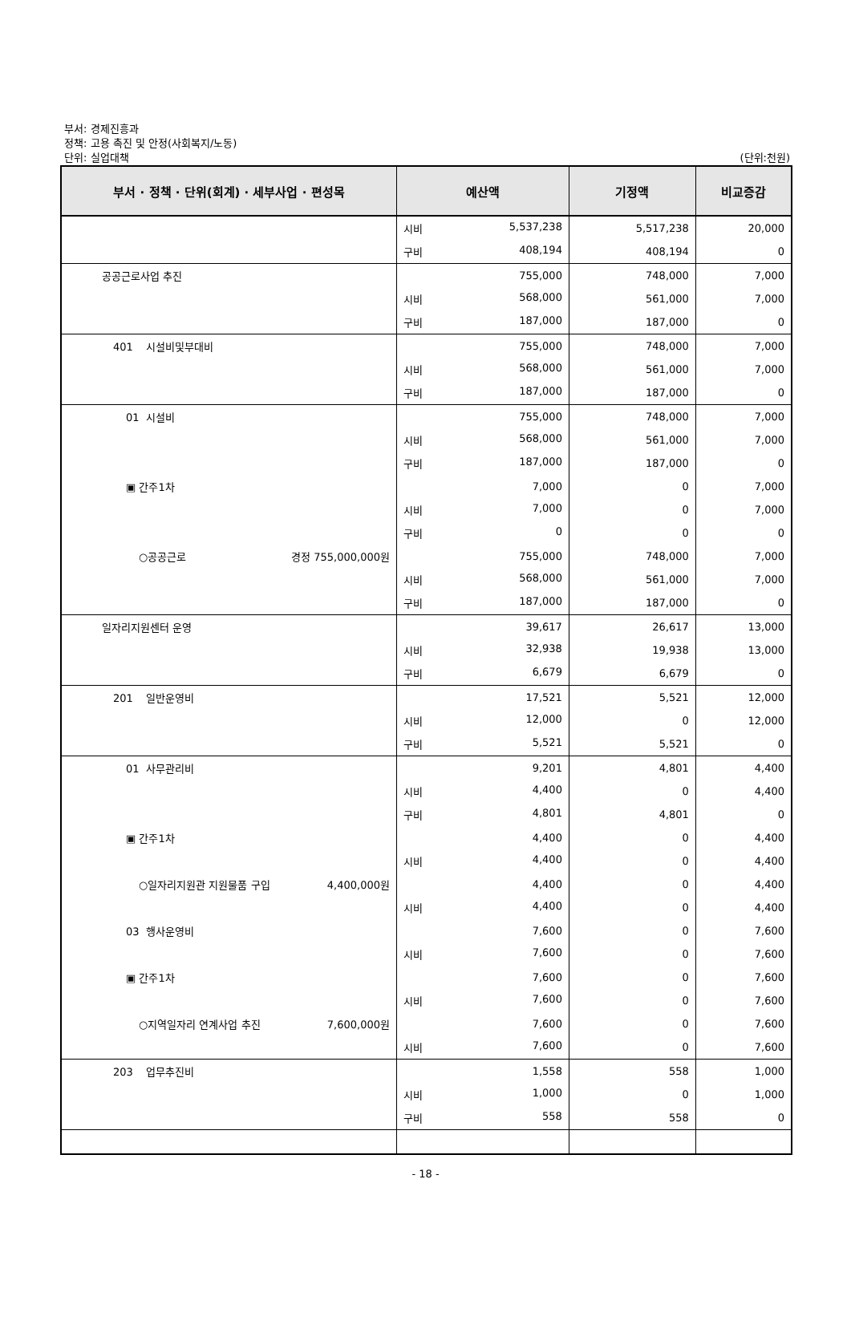부서: 경제진흥과
정책: 고용 촉진 및 안정(사회복지/노동)
단위: 실업대책
(단위:천원)
| 부서 · 정책 · 단위(회계) · 세부사업 · 편성목 | 예산액 | 기정액 | 비교증감 |
| --- | --- | --- | --- |
| | 시비 5,537,238 | 5,517,238 | 20,000 |
| | 구비 408,194 | 408,194 | 0 |
| 공공근로사업 추진 | 755,000 | 748,000 | 7,000 |
| | 시비 568,000 | 561,000 | 7,000 |
| | 구비 187,000 | 187,000 | 0 |
| 401 시설비및부대비 | 755,000 | 748,000 | 7,000 |
| | 시비 568,000 | 561,000 | 7,000 |
| | 구비 187,000 | 187,000 | 0 |
| 01 시설비 | 755,000 | 748,000 | 7,000 |
| | 시비 568,000 | 561,000 | 7,000 |
| | 구비 187,000 | 187,000 | 0 |
| ▣ 간주1차 | 7,000 | 0 | 7,000 |
| | 시비 7,000 | 0 | 7,000 |
| | 구비 0 | 0 | 0 |
| ○공공근로 경정 755,000,000원 | 755,000 | 748,000 | 7,000 |
| | 시비 568,000 | 561,000 | 7,000 |
| | 구비 187,000 | 187,000 | 0 |
| 일자리지원센터 운영 | 39,617 | 26,617 | 13,000 |
| | 시비 32,938 | 19,938 | 13,000 |
| | 구비 6,679 | 6,679 | 0 |
| 201 일반운영비 | 17,521 | 5,521 | 12,000 |
| | 시비 12,000 | 0 | 12,000 |
| | 구비 5,521 | 5,521 | 0 |
| 01 사무관리비 | 9,201 | 4,801 | 4,400 |
| | 시비 4,400 | 0 | 4,400 |
| | 구비 4,801 | 4,801 | 0 |
| ▣ 간주1차 | 4,400 | 0 | 4,400 |
| | 시비 4,400 | 0 | 4,400 |
| ○일자리지원관 지원물품 구입 4,400,000원 | 4,400 | 0 | 4,400 |
| | 시비 4,400 | 0 | 4,400 |
| 03 행사운영비 | 7,600 | 0 | 7,600 |
| | 시비 7,600 | 0 | 7,600 |
| ▣ 간주1차 | 7,600 | 0 | 7,600 |
| | 시비 7,600 | 0 | 7,600 |
| ○지역일자리 연계사업 추진 7,600,000원 | 7,600 | 0 | 7,600 |
| | 시비 7,600 | 0 | 7,600 |
| 203 업무추진비 | 1,558 | 558 | 1,000 |
| | 시비 1,000 | 0 | 1,000 |
| | 구비 558 | 558 | 0 |
- 18 -